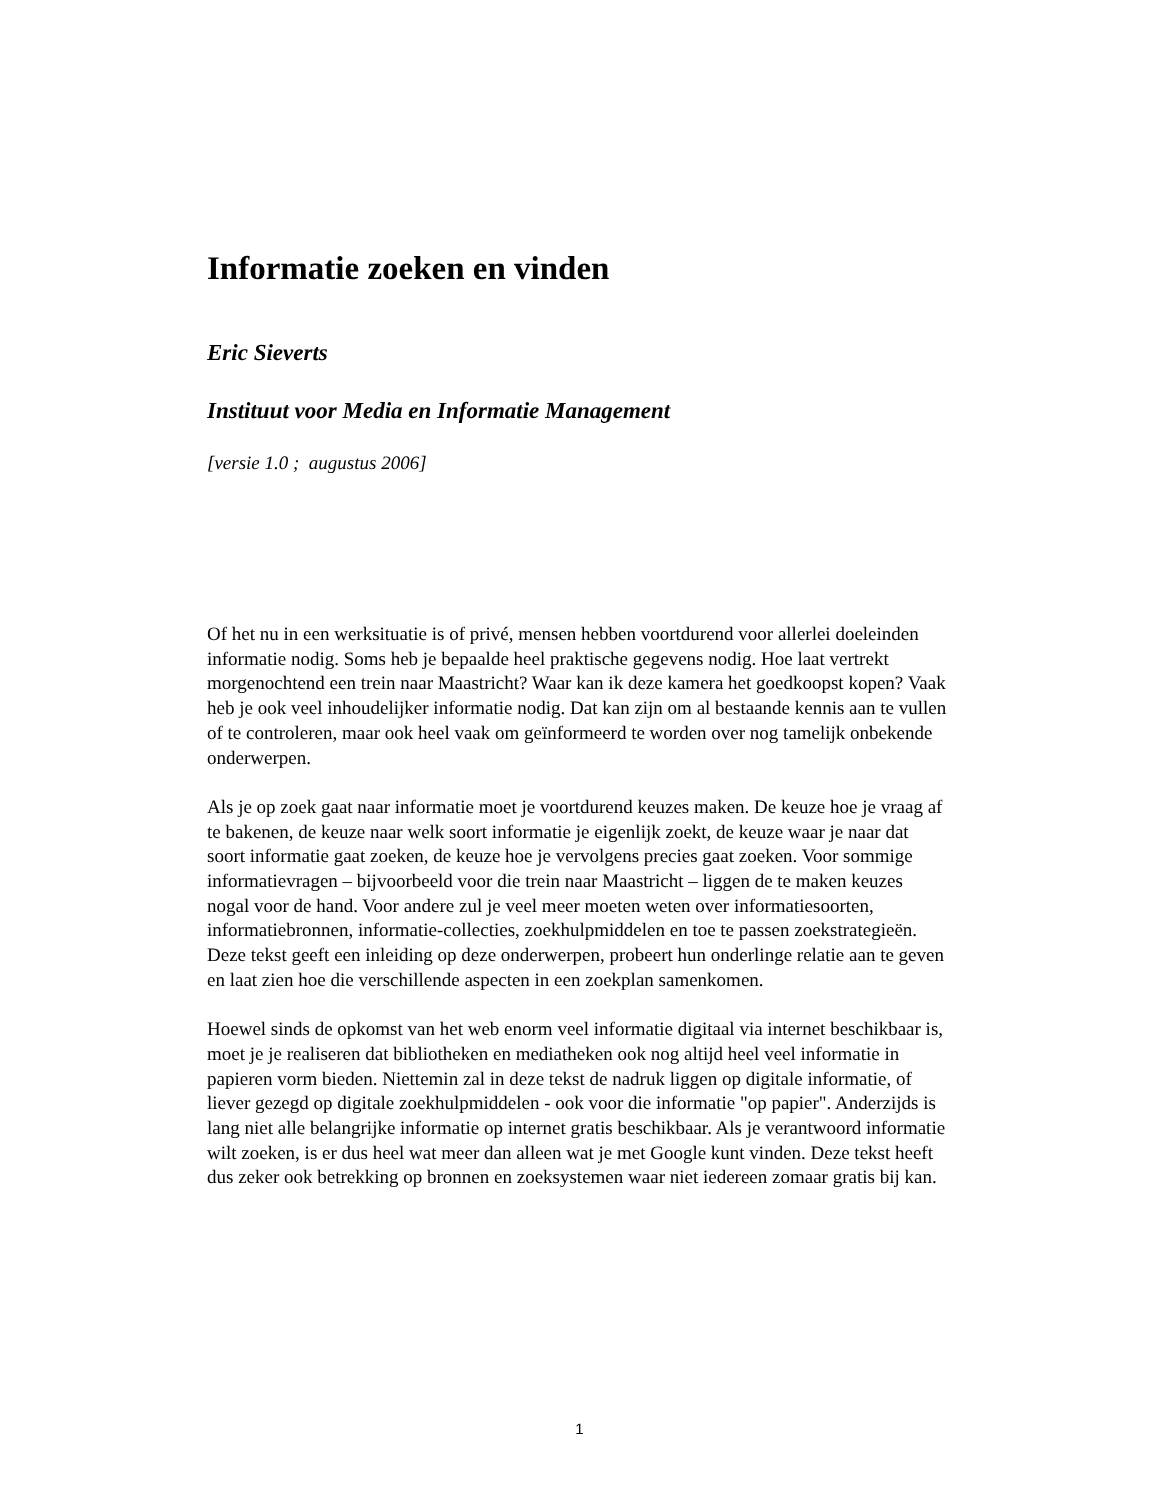Informatie zoeken en vinden Eric Sieverts Instituut voor Media en Informatie Management [versie 1.0 ; augustus 2006]
Of het nu in een werksituatie is of privé, mensen hebben voortdurend voor allerlei doeleinden informatie nodig. Soms heb je bepaalde heel praktische gegevens nodig. Hoe laat vertrekt morgenochtend een trein naar Maastricht? Waar kan ik deze kamera het goedkoopst kopen? Vaak heb je ook veel inhoudelijker informatie nodig. Dat kan zijn om al bestaande kennis aan te vullen of te controleren, maar ook heel vaak om geïnformeerd te worden over nog tamelijk onbekende onderwerpen.
Als je op zoek gaat naar informatie moet je voortdurend keuzes maken. De keuze hoe je vraag af te bakenen, de keuze naar welk soort informatie je eigenlijk zoekt, de keuze waar je naar dat soort informatie gaat zoeken, de keuze hoe je vervolgens precies gaat zoeken. Voor sommige informatievragen – bijvoorbeeld voor die trein naar Maastricht – liggen de te maken keuzes nogal voor de hand. Voor andere zul je veel meer moeten weten over informatiesoorten, informatiebronnen, informatie-collecties, zoekhulpmiddelen en toe te passen zoekstrategieën. Deze tekst geeft een inleiding op deze onderwerpen, probeert hun onderlinge relatie aan te geven en laat zien hoe die verschillende aspecten in een zoekplan samenkomen.
Hoewel sinds de opkomst van het web enorm veel informatie digitaal via internet beschikbaar is, moet je je realiseren dat bibliotheken en mediatheken ook nog altijd heel veel informatie in papieren vorm bieden. Niettemin zal in deze tekst de nadruk liggen op digitale informatie, of liever gezegd op digitale zoekhulpmiddelen - ook voor die informatie "op papier". Anderzijds is lang niet alle belangrijke informatie op internet gratis beschikbaar. Als je verantwoord informatie wilt zoeken, is er dus heel wat meer dan alleen wat je met Google kunt vinden. Deze tekst heeft dus zeker ook betrekking op bronnen en zoeksystemen waar niet iedereen zomaar gratis bij kan.
1